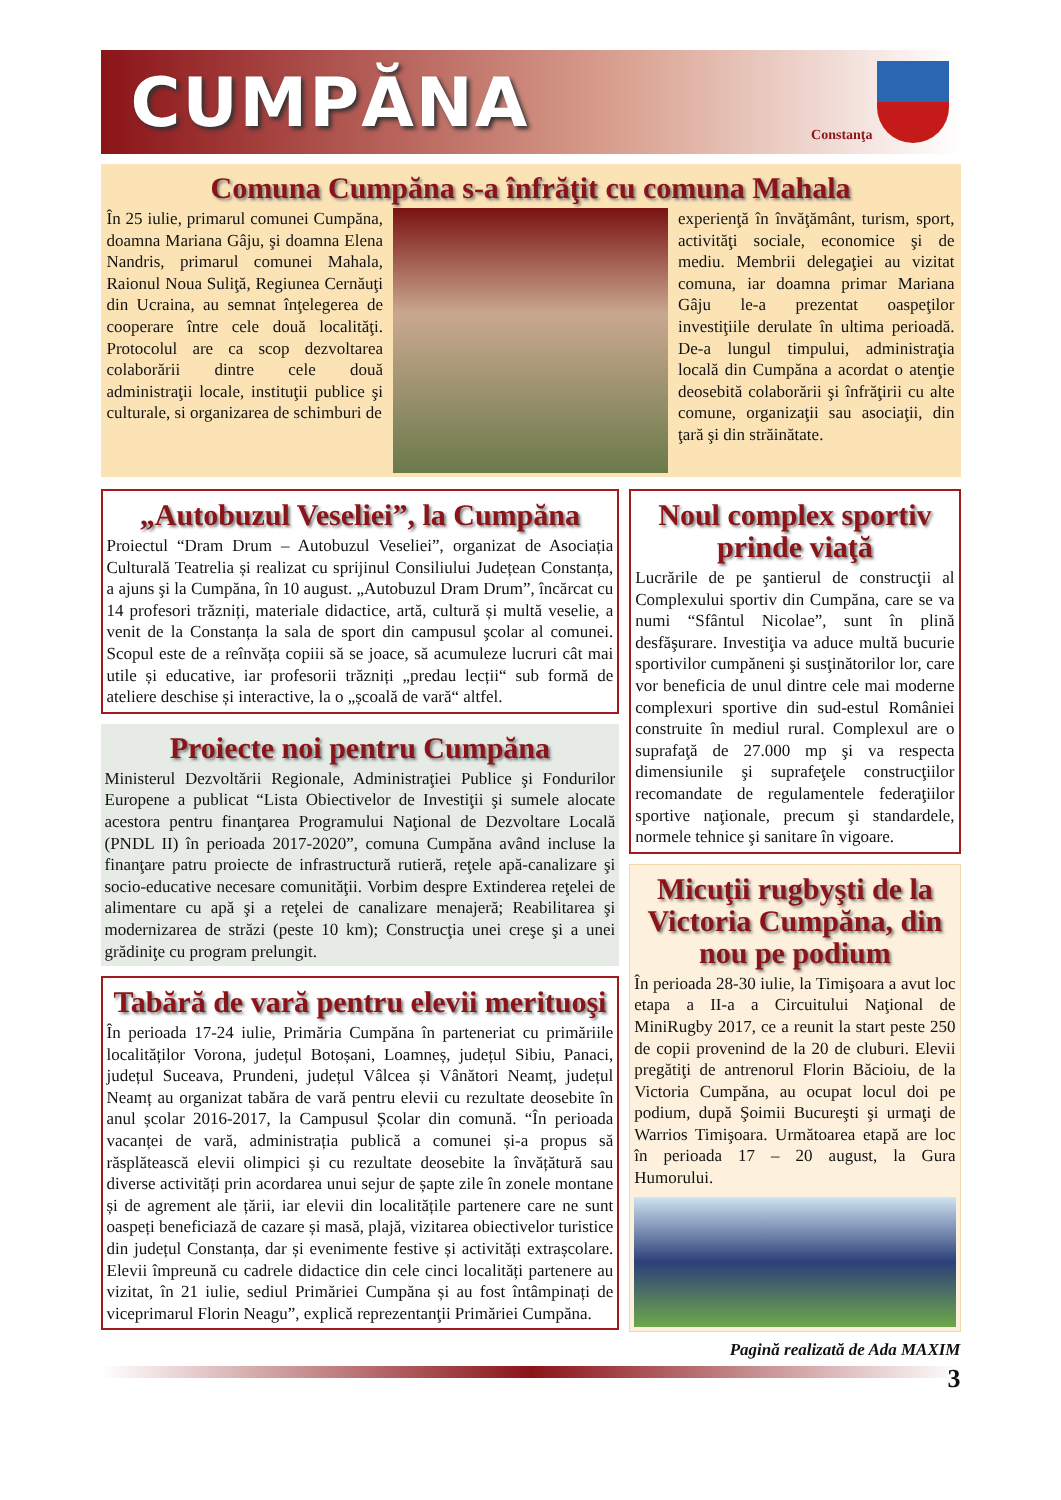CUMPĂNA
Constanţa
Comuna Cumpăna s-a înfrăţit cu comuna Mahala
În 25 iulie, primarul comunei Cumpăna, doamna Mariana Gâju, şi doamna Elena Nandris, primarul comunei Mahala, Raionul Noua Suliţă, Regiunea Cernăuţi din Ucraina, au semnat înţelegerea de cooperare între cele două localităţi. Protocolul are ca scop dezvoltarea colaborării dintre cele două administraţii locale, instituţii publice şi culturale, si organizarea de schimburi de
experienţă în învăţământ, turism, sport, activităţi sociale, economice şi de mediu. Membrii delegaţiei au vizitat comuna, iar doamna primar Mariana Gâju le-a prezentat oaspeţilor investiţiile derulate în ultima perioadă. De-a lungul timpului, administraţia locală din Cumpăna a acordat o atenţie deosebită colaborării şi înfrăţirii cu alte comune, organizaţii sau asociaţii, din ţară şi din străinătate.
„Autobuzul Veseliei”, la Cumpăna
Proiectul “Dram Drum – Autobuzul Veseliei”, organizat de Asociația Culturală Teatrelia și realizat cu sprijinul Consiliului Județean Constanța, a ajuns şi la Cumpăna, în 10 august. „Autobuzul Dram Drum”, încărcat cu 14 profesori trăzniți, materiale didactice, artă, cultură și multă veselie, a venit de la Constanța la sala de sport din campusul şcolar al comunei. Scopul este de a reînvăța copiii să se joace, să acumuleze lucruri cât mai utile și educative, iar profesorii trăzniți „predau lecții“ sub formă de ateliere deschise și interactive, la o „școală de vară“ altfel.
Proiecte noi pentru Cumpăna
Ministerul Dezvoltării Regionale, Administraţiei Publice şi Fondurilor Europene a publicat “Lista Obiectivelor de Investiţii şi sumele alocate acestora pentru finanţarea Programului Naţional de Dezvoltare Locală (PNDL II) în perioada 2017-2020”, comuna Cumpăna având incluse la finanţare patru proiecte de infrastructură rutieră, reţele apă-canalizare şi socio-educative necesare comunităţii. Vorbim despre Extinderea reţelei de alimentare cu apă şi a reţelei de canalizare menajeră; Reabilitarea şi modernizarea de străzi (peste 10 km); Construcţia unei creşe şi a unei grădiniţe cu program prelungit.
Tabără de vară pentru elevii merituoşi
În perioada 17-24 iulie, Primăria Cumpăna în parteneriat cu primăriile localităților Vorona, județul Botoșani, Loamneș, județul Sibiu, Panaci, județul Suceava, Prundeni, județul Vâlcea și Vânători Neamț, județul Neamț au organizat tabăra de vară pentru elevii cu rezultate deosebite în anul școlar 2016-2017, la Campusul Școlar din comună. “În perioada vacanței de vară, administrația publică a comunei și-a propus să răsplătească elevii olimpici și cu rezultate deosebite la învățătură sau diverse activități prin acordarea unui sejur de șapte zile în zonele montane și de agrement ale țării, iar elevii din localitățile partenere care ne sunt oaspeți beneficiază de cazare și masă, plajă, vizitarea obiectivelor turistice din județul Constanța, dar și evenimente festive și activități extrașcolare. Elevii împreună cu cadrele didactice din cele cinci localități partenere au vizitat, în 21 iulie, sediul Primăriei Cumpăna și au fost întâmpinați de viceprimarul Florin Neagu”, explică reprezentanţii Primăriei Cumpăna.
Noul complex sportiv prinde viaţă
Lucrările de pe şantierul de construcţii al Complexului sportiv din Cumpăna, care se va numi “Sfântul Nicolae”, sunt în plină desfăşurare. Investiţia va aduce multă bucurie sportivilor cumpăneni şi susţinătorilor lor, care vor beneficia de unul dintre cele mai moderne complexuri sportive din sud-estul României construite în mediul rural. Complexul are o suprafaţă de 27.000 mp şi va respecta dimensiunile şi suprafeţele construcţiilor recomandate de regulamentele federaţiilor sportive naţionale, precum şi standardele, normele tehnice şi sanitare în vigoare.
Micuţii rugbyşti de la Victoria Cumpăna, din nou pe podium
În perioada 28-30 iulie, la Timişoara a avut loc etapa a II-a a Circuitului Naţional de MiniRugby 2017, ce a reunit la start peste 250 de copii provenind de la 20 de cluburi. Elevii pregătiţi de antrenorul Florin Băcioiu, de la Victoria Cumpăna, au ocupat locul doi pe podium, după Şoimii Bucureşti şi urmaţi de Warrios Timişoara. Următoarea etapă are loc în perioada 17 – 20 august, la Gura Humorului.
Pagină realizată de Ada MAXIM
3